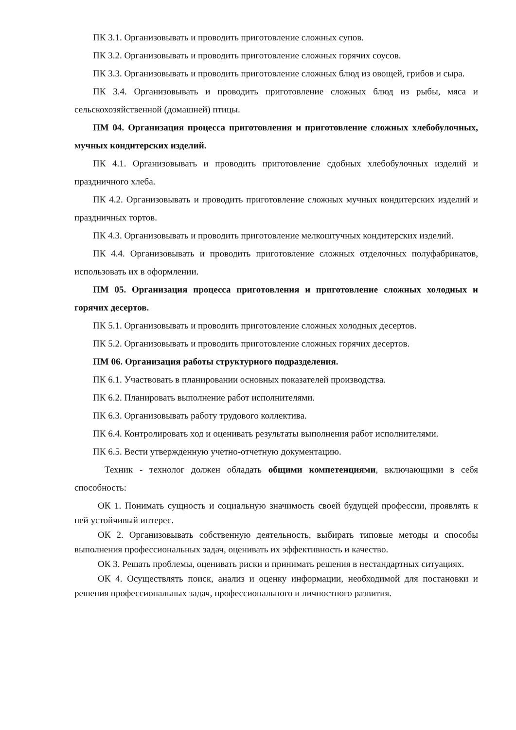ПК 3.1. Организовывать и проводить приготовление сложных супов.
ПК 3.2. Организовывать и проводить приготовление сложных горячих соусов.
ПК 3.3. Организовывать и проводить приготовление сложных блюд из овощей, грибов и сыра.
ПК 3.4. Организовывать и проводить приготовление сложных блюд из рыбы, мяса и сельскохозяйственной (домашней) птицы.
ПМ 04. Организация процесса приготовления и приготовление сложных хлебобулочных, мучных кондитерских изделий.
ПК 4.1. Организовывать и проводить приготовление сдобных хлебобулочных изделий и праздничного хлеба.
ПК 4.2. Организовывать и проводить приготовление сложных мучных кондитерских изделий и праздничных тортов.
ПК 4.3. Организовывать и проводить приготовление мелкоштучных кондитерских изделий.
ПК 4.4. Организовывать и проводить приготовление сложных отделочных полуфабрикатов, использовать их в оформлении.
ПМ 05. Организация процесса приготовления и приготовление сложных холодных и горячих десертов.
ПК 5.1. Организовывать и проводить приготовление сложных холодных десертов.
ПК 5.2. Организовывать и проводить приготовление сложных горячих десертов.
ПМ 06. Организация работы структурного подразделения.
ПК 6.1. Участвовать в планировании основных показателей производства.
ПК 6.2. Планировать выполнение работ исполнителями.
ПК 6.3. Организовывать работу трудового коллектива.
ПК 6.4. Контролировать ход и оценивать результаты выполнения работ исполнителями.
ПК 6.5. Вести утвержденную учетно-отчетную документацию.
Техник - технолог должен обладать общими компетенциями, включающими в себя способность:
ОК 1. Понимать сущность и социальную значимость своей будущей профессии, проявлять к ней устойчивый интерес.
ОК 2. Организовывать собственную деятельность, выбирать типовые методы и способы выполнения профессиональных задач, оценивать их эффективность и качество.
ОК 3. Решать проблемы, оценивать риски и принимать решения в нестандартных ситуациях.
ОК 4. Осуществлять поиск, анализ и оценку информации, необходимой для постановки и решения профессиональных задач, профессионального и личностного развития.